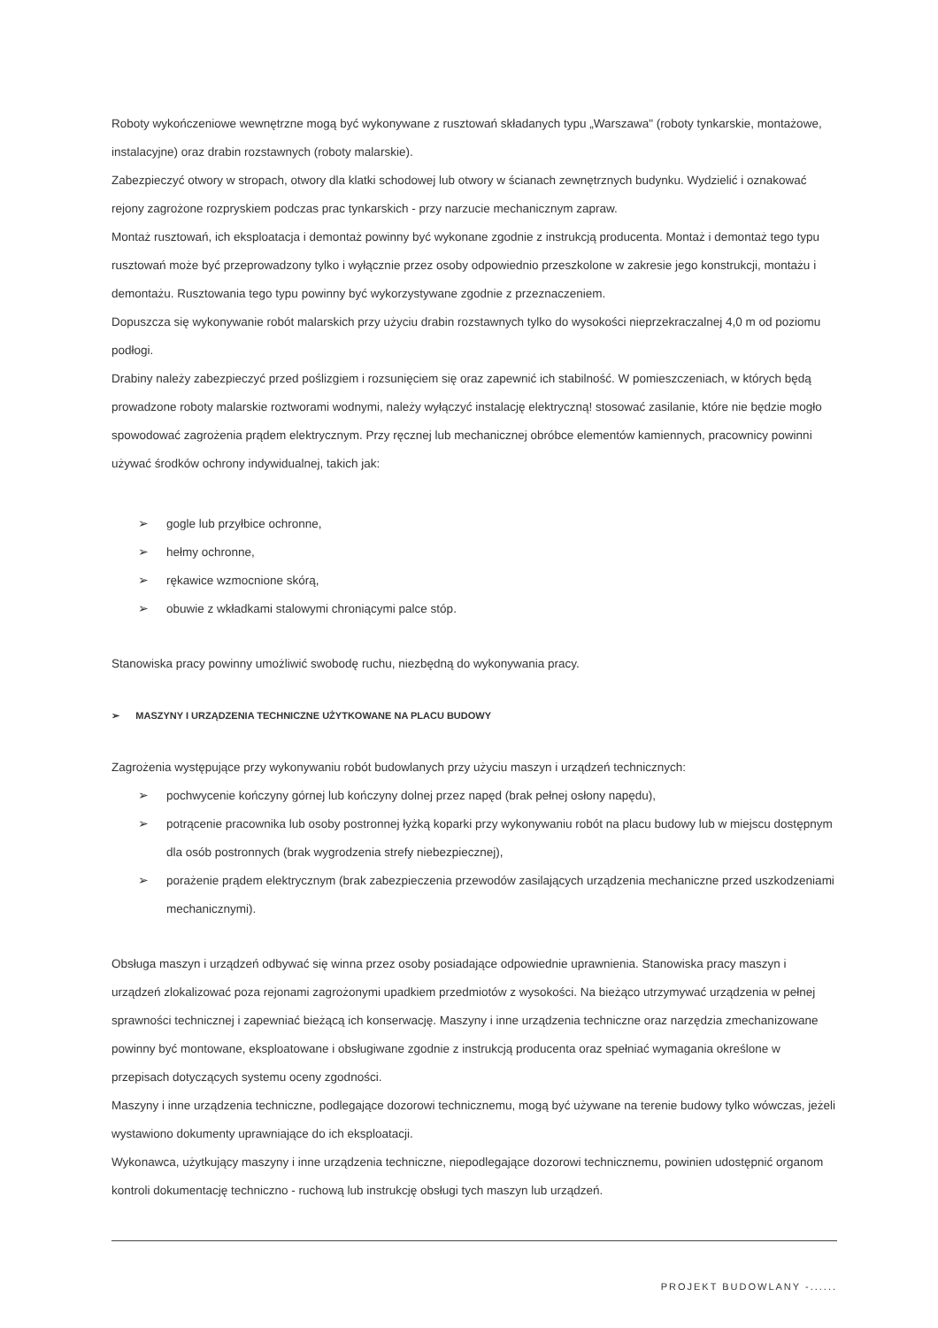Roboty wykończeniowe wewnętrzne mogą być wykonywane z rusztowań składanych typu „Warszawa" (roboty tynkarskie, montażowe, instalacyjne) oraz drabin rozstawnych (roboty malarskie).
Zabezpieczyć otwory w stropach, otwory dla klatki schodowej lub otwory w ścianach zewnętrznych budynku. Wydzielić i oznakować rejony zagrożone rozpryskiem podczas prac tynkarskich - przy narzucie mechanicznym zapraw.
Montaż rusztowań, ich eksploatacja i demontaż powinny być wykonane zgodnie z instrukcją producenta. Montaż i demontaż tego typu rusztowań może być przeprowadzony tylko i wyłącznie przez osoby odpowiednio przeszkolone w zakresie jego konstrukcji, montażu i demontażu. Rusztowania tego typu powinny być wykorzystywane zgodnie z przeznaczeniem.
Dopuszcza się wykonywanie robót malarskich przy użyciu drabin rozstawnych tylko do wysokości nieprzekraczalnej 4,0 m od poziomu podłogi.
Drabiny należy zabezpieczyć przed poślizgiem i rozsunięciem się oraz zapewnić ich stabilność. W pomieszczeniach, w których będą prowadzone roboty malarskie roztworami wodnymi, należy wyłączyć instalację elektryczną! stosować zasilanie, które nie będzie mogło spowodować zagrożenia prądem elektrycznym. Przy ręcznej lub mechanicznej obróbce elementów kamiennych, pracownicy powinni używać środków ochrony indywidualnej, takich jak:
➢ gogle lub przyłbice ochronne,
➢ hełmy ochronne,
➢ rękawice wzmocnione skórą,
➢ obuwie z wkładkami stalowymi chroniącymi palce stóp.
Stanowiska pracy powinny umożliwić swobodę ruchu, niezbędną do wykonywania pracy.
➢ MASZYNY I URZĄDZENIA TECHNICZNE UŻYTKOWANE NA PLACU BUDOWY
Zagrożenia występujące przy wykonywaniu robót budowlanych przy użyciu maszyn i urządzeń technicznych:
➢ pochwycenie kończyny górnej lub kończyny dolnej przez napęd (brak pełnej osłony napędu),
➢ potrącenie pracownika lub osoby postronnej łyżką koparki przy wykonywaniu robót na placu budowy lub w miejscu dostępnym dla osób postronnych (brak wygrodzenia strefy niebezpiecznej),
➢ porażenie prądem elektrycznym (brak zabezpieczenia przewodów zasilających urządzenia mechaniczne przed uszkodzeniami mechanicznymi).
Obsługa maszyn i urządzeń odbywać się winna przez osoby posiadające odpowiednie uprawnienia. Stanowiska pracy maszyn i urządzeń zlokalizować poza rejonami zagrożonymi upadkiem przedmiotów z wysokości. Na bieżąco utrzymywać urządzenia w pełnej sprawności technicznej i zapewniać bieżącą ich konserwację. Maszyny i inne urządzenia techniczne oraz narzędzia zmechanizowane powinny być montowane, eksploatowane i obsługiwane zgodnie z instrukcją producenta oraz spełniać wymagania określone w przepisach dotyczących systemu oceny zgodności.
Maszyny i inne urządzenia techniczne, podlegające dozorowi technicznemu, mogą być używane na terenie budowy tylko wówczas, jeżeli wystawiono dokumenty uprawniające do ich eksploatacji.
Wykonawca, użytkujący maszyny i inne urządzenia techniczne, niepodlegające dozorowi technicznemu, powinien udostępnić organom kontroli dokumentację techniczno - ruchową lub instrukcję obsługi tych maszyn lub urządzeń.
PROJEKT BUDOWLANY -......